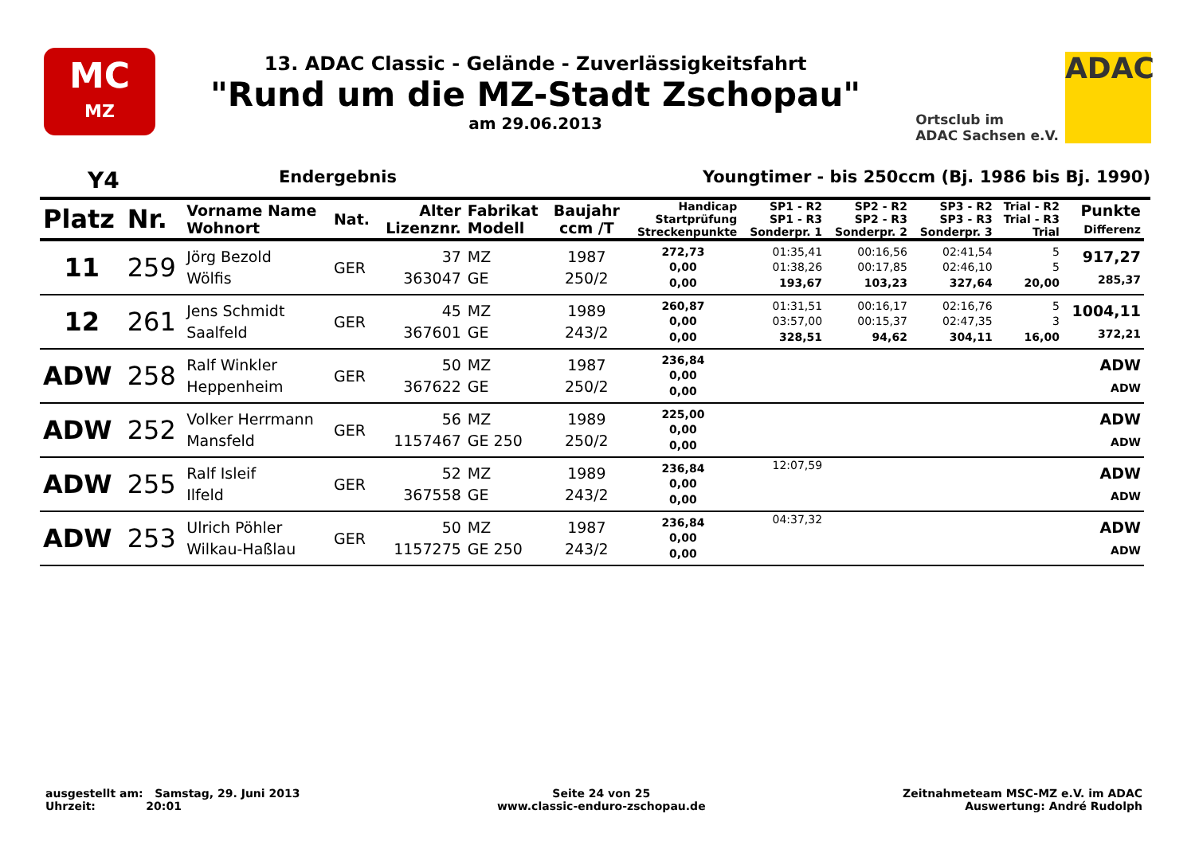MC
MZ
13. ADAC Classic - Gelände - Zuverlässigkeitsfahrt
"Rund um die MZ-Stadt Zschopau"
am 29.06.2013
Ortsclub im
ADAC Sachsen e.V.
ADAC
Y4 Endergebnis Youngtimer - bis 250ccm (Bj. 1986 bis Bj. 1990)
| Platz | Nr. | Vorname Name Wohnort | Nat. | Alter Lizenznr. | Fabrikat Modell | Baujahr ccm /T | Handicap Startprüfung Streckenpunkte | SP1 - R2 SP1 - R3 Sonderpr. 1 | SP2 - R2 SP2 - R3 Sonderpr. 2 | SP3 - R2 SP3 - R3 Sonderpr. 3 | Trial - R2 Trial - R3 Trial | Punkte Differenz |
| --- | --- | --- | --- | --- | --- | --- | --- | --- | --- | --- | --- | --- |
| 11 | 259 | Jörg Bezold Wölfis | GER | 37 363047 | MZ GE | 1987 250/2 | 272,73 0,00 0,00 | 01:35,41 01:38,26 193,67 | 00:16,56 00:17,85 103,23 | 02:41,54 02:46,10 327,64 | 5 5 20,00 | 917,27 285,37 |
| 12 | 261 | Jens Schmidt Saalfeld | GER | 45 367601 | MZ GE | 1989 243/2 | 260,87 0,00 0,00 | 01:31,51 03:57,00 328,51 | 00:16,17 00:15,37 94,62 | 02:16,76 02:47,35 304,11 | 5 3 16,00 | 1004,11 372,21 |
| ADW | 258 | Ralf Winkler Heppenheim | GER | 50 367622 | MZ GE | 1987 250/2 | 236,84 0,00 0,00 | | | | | ADW ADW |
| ADW | 252 | Volker Herrmann Mansfeld | GER | 56 1157467 | MZ GE 250 | 1989 250/2 | 225,00 0,00 0,00 | | | | | ADW ADW |
| ADW | 255 | Ralf Isleif Ilfeld | GER | 52 367558 | MZ GE | 1989 243/2 | 236,84 0,00 0,00 | 12:07,59 | | | | ADW ADW |
| ADW | 253 | Ulrich Pöhler Wilkau-Haßlau | GER | 50 1157275 | MZ GE 250 | 1987 243/2 | 236,84 0,00 0,00 | 04:37,32 | | | | ADW ADW |
ausgestellt am: Samstag, 29. Juni 2013
Uhrzeit: 20:01
Seite 24 von 25
www.classic-enduro-zschopau.de
Zeitnahmeteam MSC-MZ e.V. im ADAC
Auswertung: André Rudolph